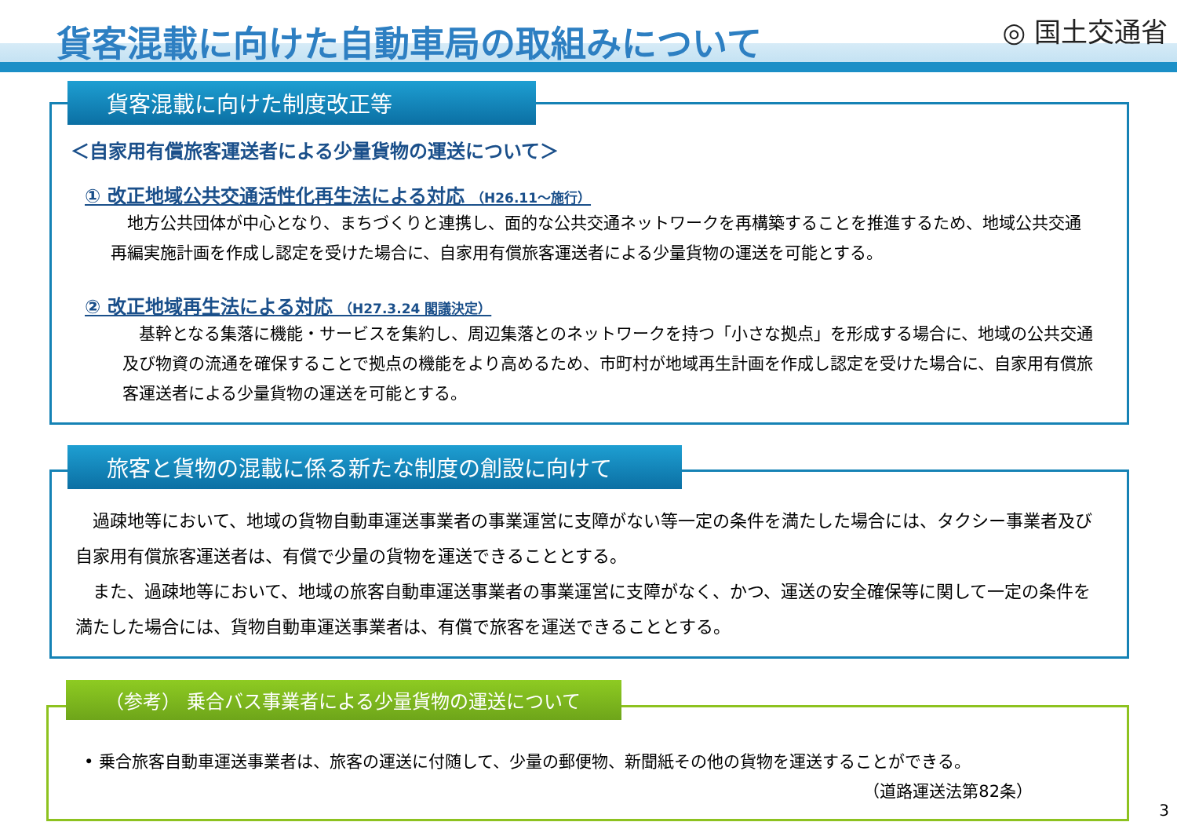貨客混載に向けた自動車局の取組みについて
◎ 国土交通省
＜自家用有償旅客運送者による少量貨物の運送について＞
① 改正地域公共交通活性化再生法による対応 （H26.11～施行）
　地方公共団体が中心となり、まちづくりと連携し、面的な公共交通ネットワークを再構築することを推進するため、地域公共交通再編実施計画を作成し認定を受けた場合に、自家用有償旅客運送者による少量貨物の運送を可能とする。
② 改正地域再生法による対応 （H27.3.24 閣議決定）
　基幹となる集落に機能・サービスを集約し、周辺集落とのネットワークを持つ「小さな拠点」を形成する場合に、地域の公共交通及び物資の流通を確保することで拠点の機能をより高めるため、市町村が地域再生計画を作成し認定を受けた場合に、自家用有償旅客運送者による少量貨物の運送を可能とする。
貨客混載に向けた制度改正等
　過疎地等において、地域の貨物自動車運送事業者の事業運営に支障がない等一定の条件を満たした場合には、タクシー事業者及び自家用有償旅客運送者は、有償で少量の貨物を運送できることとする。
　また、過疎地等において、地域の旅客自動車運送事業者の事業運営に支障がなく、かつ、運送の安全確保等に関して一定の条件を満たした場合には、貨物自動車運送事業者は、有償で旅客を運送できることとする。
旅客と貨物の混載に係る新たな制度の創設に向けて
• 乗合旅客自動車運送事業者は、旅客の運送に付随して、少量の郵便物、新聞紙その他の貨物を運送することができる。
（道路運送法第82条）
（参考） 乗合バス事業者による少量貨物の運送について
3